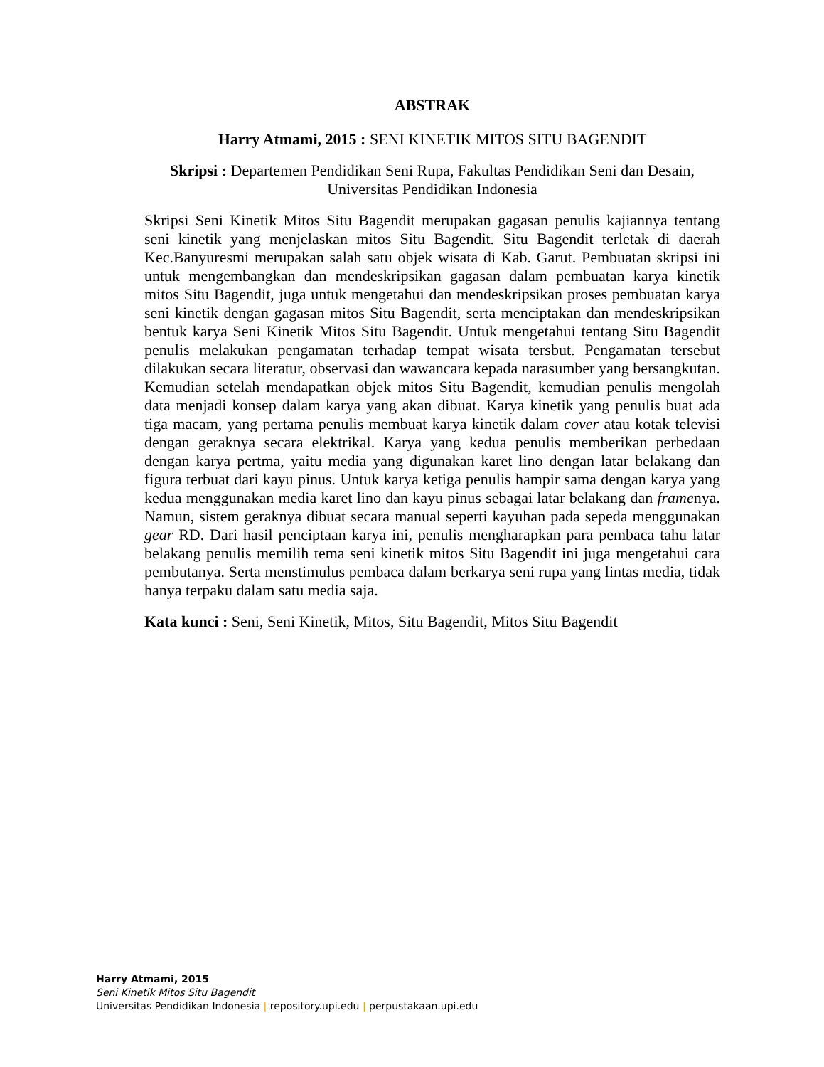ABSTRAK
Harry Atmami, 2015 : SENI KINETIK MITOS SITU BAGENDIT
Skripsi : Departemen Pendidikan Seni Rupa, Fakultas Pendidikan Seni dan Desain, Universitas Pendidikan Indonesia
Skripsi Seni Kinetik Mitos Situ Bagendit merupakan gagasan penulis kajiannya tentang seni kinetik yang menjelaskan mitos Situ Bagendit. Situ Bagendit terletak di daerah Kec.Banyuresmi merupakan salah satu objek wisata di Kab. Garut. Pembuatan skripsi ini untuk mengembangkan dan mendeskripsikan gagasan dalam pembuatan karya kinetik mitos Situ Bagendit, juga untuk mengetahui dan mendeskripsikan proses pembuatan karya seni kinetik dengan gagasan mitos Situ Bagendit, serta menciptakan dan mendeskripsikan bentuk karya Seni Kinetik Mitos Situ Bagendit. Untuk mengetahui tentang Situ Bagendit penulis melakukan pengamatan terhadap tempat wisata tersbut. Pengamatan tersebut dilakukan secara literatur, observasi dan wawancara kepada narasumber yang bersangkutan. Kemudian setelah mendapatkan objek mitos Situ Bagendit, kemudian penulis mengolah data menjadi konsep dalam karya yang akan dibuat. Karya kinetik yang penulis buat ada tiga macam, yang pertama penulis membuat karya kinetik dalam cover atau kotak televisi dengan geraknya secara elektrikal. Karya yang kedua penulis memberikan perbedaan dengan karya pertma, yaitu media yang digunakan karet lino dengan latar belakang dan figura terbuat dari kayu pinus. Untuk karya ketiga penulis hampir sama dengan karya yang kedua menggunakan media karet lino dan kayu pinus sebagai latar belakang dan framenya. Namun, sistem geraknya dibuat secara manual seperti kayuhan pada sepeda menggunakan gear RD. Dari hasil penciptaan karya ini, penulis mengharapkan para pembaca tahu latar belakang penulis memilih tema seni kinetik mitos Situ Bagendit ini juga mengetahui cara pembutanya. Serta menstimulus pembaca dalam berkarya seni rupa yang lintas media, tidak hanya terpaku dalam satu media saja.
Kata kunci : Seni, Seni Kinetik, Mitos, Situ Bagendit, Mitos Situ Bagendit
Harry Atmami, 2015
Seni Kinetik Mitos Situ Bagendit
Universitas Pendidikan Indonesia | repository.upi.edu | perpustakaan.upi.edu